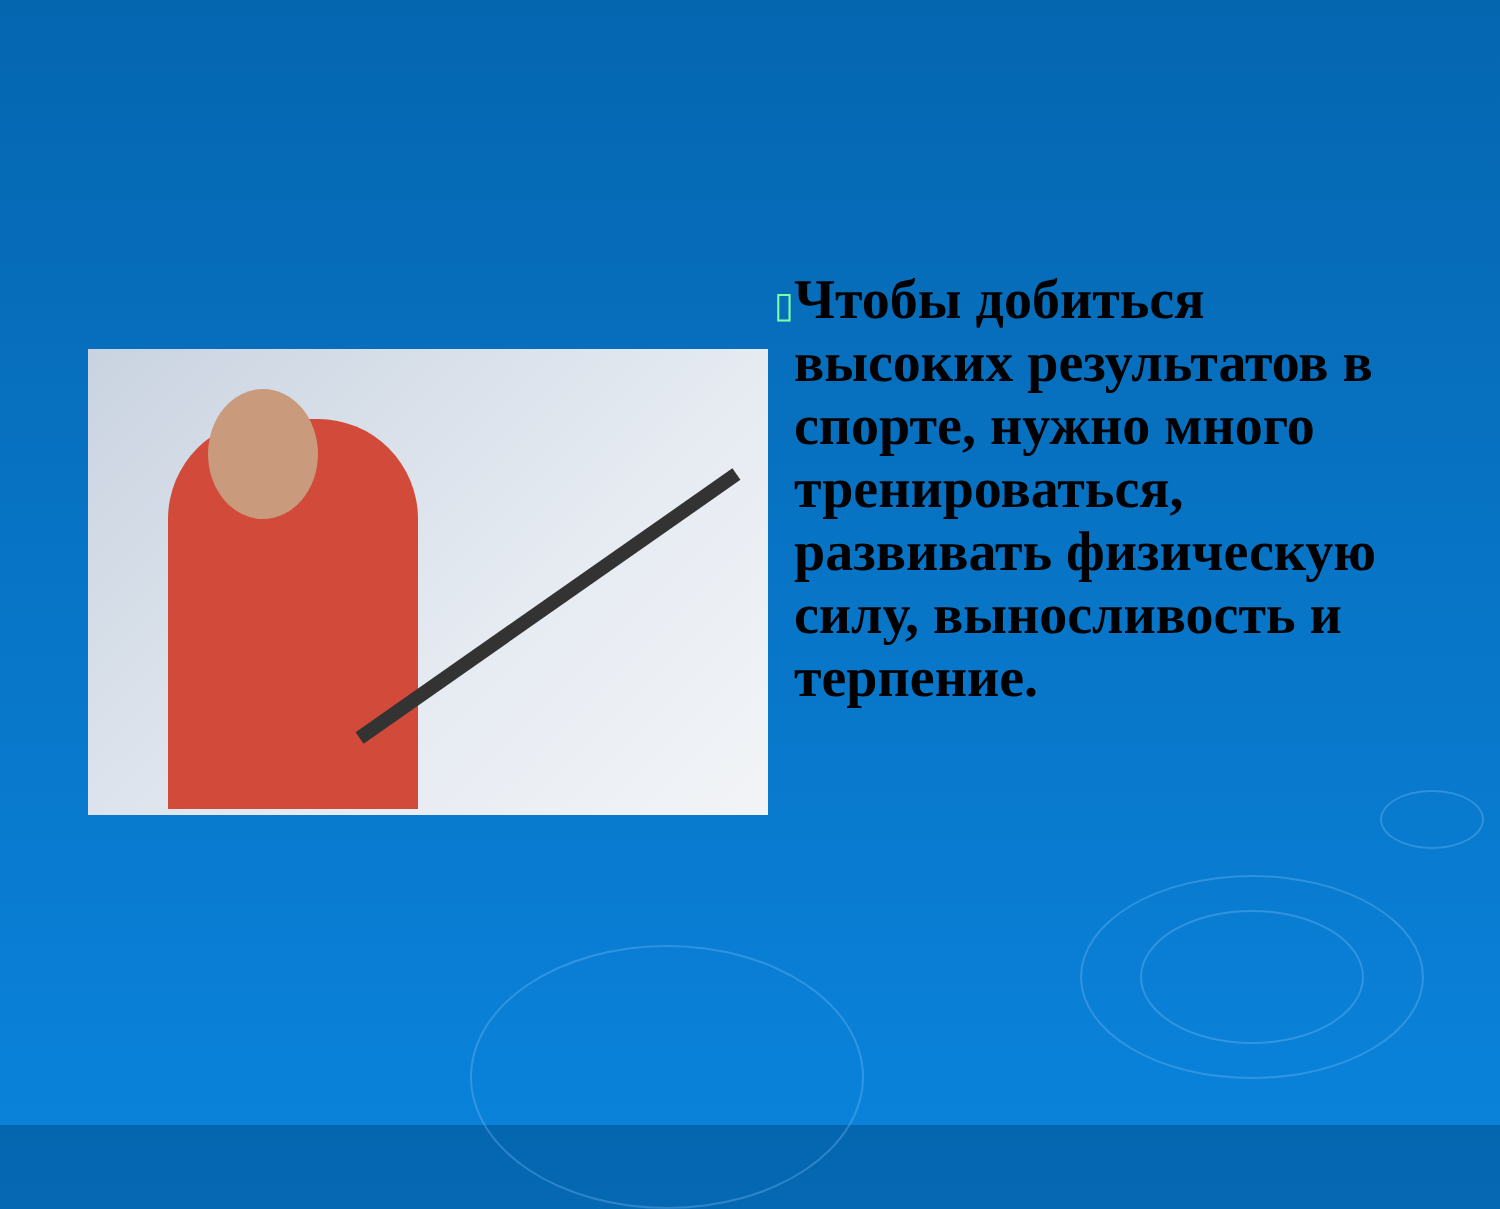▯
Чтобы добиться высоких результатов в спорте, нужно много тренироваться, развивать физическую силу, выносливость и терпение.